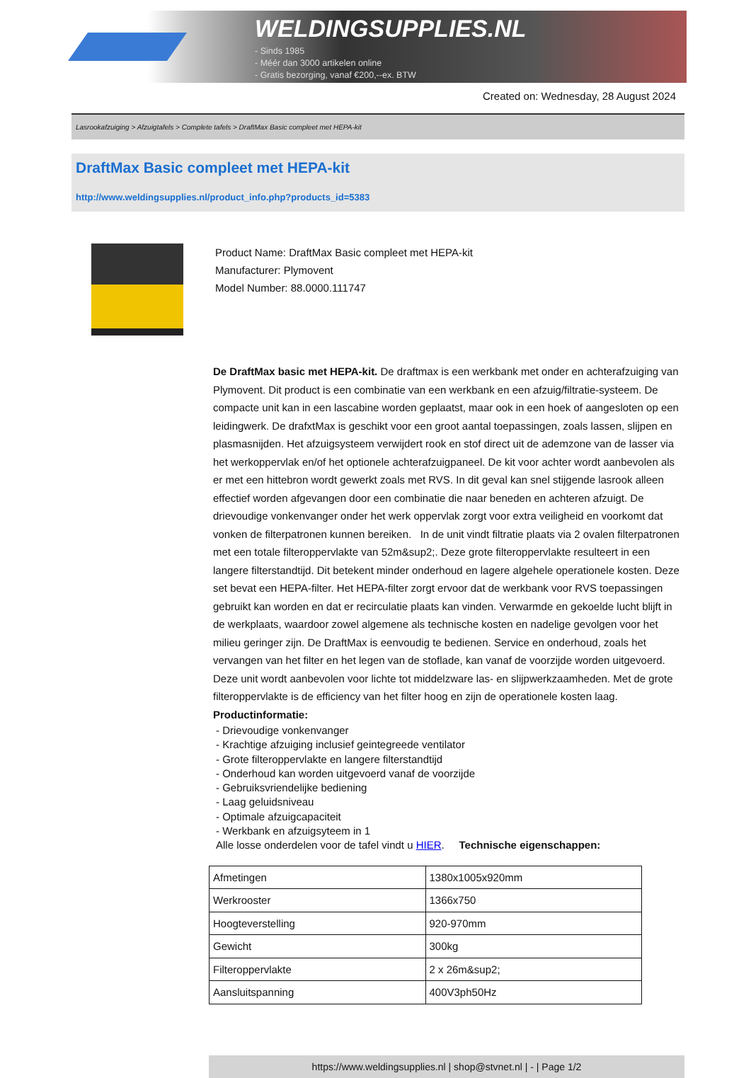WELDINGSUPPLIES.NL
- Sinds 1985
- Méér dan 3000 artikelen online
- Gratis bezorging, vanaf €200,--ex. BTW
Created on: Wednesday, 28 August 2024
Lasrookafzuiging > Afzuigtafels > Complete tafels > DraftMax Basic compleet met HEPA-kit
DraftMax Basic compleet met HEPA-kit
http://www.weldingsupplies.nl/product_info.php?products_id=5383
Product Name: DraftMax Basic compleet met HEPA-kit
Manufacturer: Plymovent
Model Number: 88.0000.111747
De DraftMax basic met HEPA-kit. De draftmax is een werkbank met onder en achterafzuiging van Plymovent. Dit product is een combinatie van een werkbank en een afzuig/filtratie-systeem. De compacte unit kan in een lascabine worden geplaatst, maar ook in een hoek of aangesloten op een leidingwerk. De drafxtMax is geschikt voor een groot aantal toepassingen, zoals lassen, slijpen en plasmasnijden. Het afzuigsysteem verwijdert rook en stof direct uit de ademzone van de lasser via het werkoppervlak en/of het optionele achterafzuigpaneel. De kit voor achter wordt aanbevolen als er met een hittebron wordt gewerkt zoals met RVS. In dit geval kan snel stijgende lasrook alleen effectief worden afgevangen door een combinatie die naar beneden en achteren afzuigt. De drievoudige vonkenvanger onder het werk oppervlak zorgt voor extra veiligheid en voorkomt dat vonken de filterpatronen kunnen bereiken. In de unit vindt filtratie plaats via 2 ovalen filterpatronen met een totale filteroppervlakte van 52m&sup2;. Deze grote filteroppervlakte resulteert in een langere filterstandtijd. Dit betekent minder onderhoud en lagere algehele operationele kosten. Deze set bevat een HEPA-filter. Het HEPA-filter zorgt ervoor dat de werkbank voor RVS toepassingen gebruikt kan worden en dat er recirculatie plaats kan vinden. Verwarmde en gekoelde lucht blijft in de werkplaats, waardoor zowel algemene als technische kosten en nadelige gevolgen voor het milieu geringer zijn. De DraftMax is eenvoudig te bedienen. Service en onderhoud, zoals het vervangen van het filter en het legen van de stoflade, kan vanaf de voorzijde worden uitgevoerd. Deze unit wordt aanbevolen voor lichte tot middelzware las- en slijpwerkzaamheden. Met de grote filteroppervlakte is de efficiency van het filter hoog en zijn de operationele kosten laag. Productinformatie:
- Drievoudige vonkenvanger
- Krachtige afzuiging inclusief geintegreede ventilator
- Grote filteroppervlakte en langere filterstandtijd
- Onderhoud kan worden uitgevoerd vanaf de voorzijde
- Gebruiksvriendelijke bediening
- Laag geluidsniveau
- Optimale afzuigcapaciteit
- Werkbank en afzuigsyteem in 1
Alle losse onderdelen voor de tafel vindt u HIER. Technische eigenschappen:
| Afmetingen | 1380x1005x920mm |
| Werkrooster | 1366x750 |
| Hoogteverstelling | 920-970mm |
| Gewicht | 300kg |
| Filteroppervlakte | 2 x 26m&sup2; |
| Aansluitspanning | 400V3ph50Hz |
https://www.weldingsupplies.nl | shop@stvnet.nl | - | Page 1/2